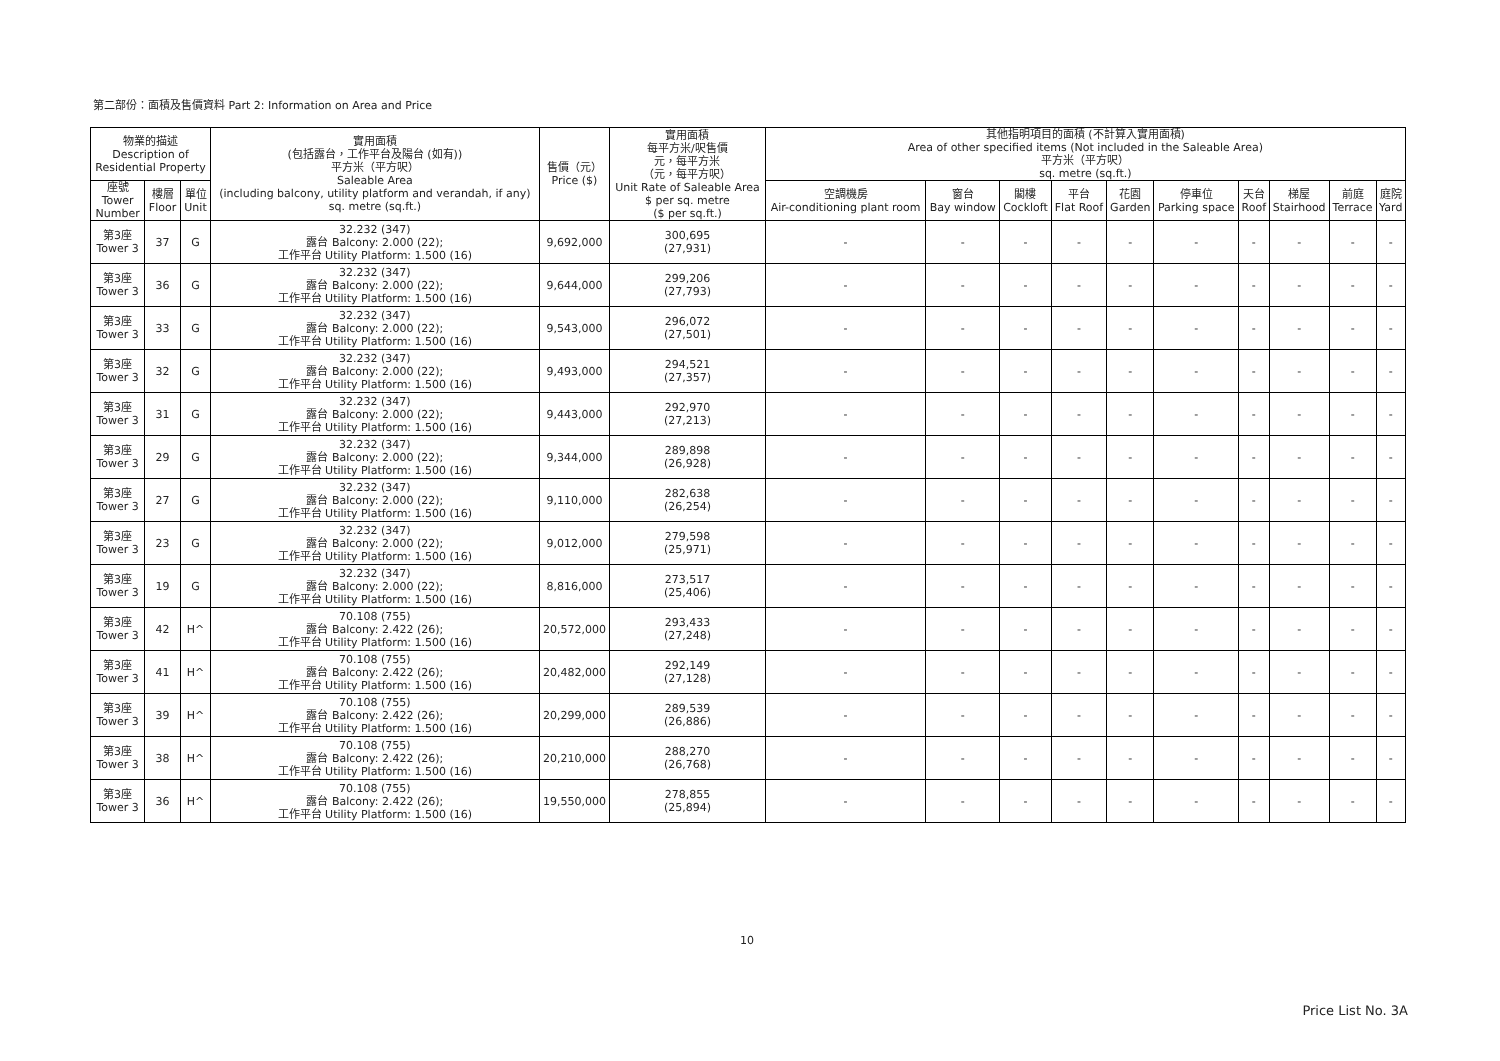第二部份：面積及售價資料 Part 2: Information on Area and Price
| 物業的描述 Description of Residential Property | | | 實用面積 (包括露台，工作平台及陽台 (如有)) 平方米（平方呎） Saleable Area (including balcony, utility platform and verandah, if any) sq. metre (sq.ft.) | 售價（元） Price ($) | 實用面積 每平方米/呎售價 元，每平方米 （元，每平方呎） Unit Rate of Saleable Area $ per sq. metre ($ per sq.ft.) | 其他指明項目的面積 (不計算入實用面積) Area of other specified items (Not included in the Saleable Area) 平方米（平方呎） sq. metre (sq.ft.) | | | | | | | | | |
| --- | --- | --- | --- | --- | --- | --- | --- | --- | --- | --- | --- | --- | --- | --- | --- |
| 座號 Tower Number | 樓層 Floor | 單位 Unit | | | | 空調機房 Air-conditioning plant room | 窗台 Bay window | 閣樓 Cockloft | 平台 Flat Roof | 花園 Garden | 停車位 Parking space | 天台 Roof | 梯屋 Stairhood | 前庭 Terrace | 庭院 Yard |
| 第3座 Tower 3 | 37 | G | 32.232 (347) 露台 Balcony: 2.000 (22); 工作平台 Utility Platform: 1.500 (16) | 9,692,000 | 300,695 (27,931) | - | - | - | - | - | - | - | - | - | - |
| 第3座 Tower 3 | 36 | G | 32.232 (347) 露台 Balcony: 2.000 (22); 工作平台 Utility Platform: 1.500 (16) | 9,644,000 | 299,206 (27,793) | - | - | - | - | - | - | - | - | - | - |
| 第3座 Tower 3 | 33 | G | 32.232 (347) 露台 Balcony: 2.000 (22); 工作平台 Utility Platform: 1.500 (16) | 9,543,000 | 296,072 (27,501) | - | - | - | - | - | - | - | - | - | - |
| 第3座 Tower 3 | 32 | G | 32.232 (347) 露台 Balcony: 2.000 (22); 工作平台 Utility Platform: 1.500 (16) | 9,493,000 | 294,521 (27,357) | - | - | - | - | - | - | - | - | - | - |
| 第3座 Tower 3 | 31 | G | 32.232 (347) 露台 Balcony: 2.000 (22); 工作平台 Utility Platform: 1.500 (16) | 9,443,000 | 292,970 (27,213) | - | - | - | - | - | - | - | - | - | - |
| 第3座 Tower 3 | 29 | G | 32.232 (347) 露台 Balcony: 2.000 (22); 工作平台 Utility Platform: 1.500 (16) | 9,344,000 | 289,898 (26,928) | - | - | - | - | - | - | - | - | - | - |
| 第3座 Tower 3 | 27 | G | 32.232 (347) 露台 Balcony: 2.000 (22); 工作平台 Utility Platform: 1.500 (16) | 9,110,000 | 282,638 (26,254) | - | - | - | - | - | - | - | - | - | - |
| 第3座 Tower 3 | 23 | G | 32.232 (347) 露台 Balcony: 2.000 (22); 工作平台 Utility Platform: 1.500 (16) | 9,012,000 | 279,598 (25,971) | - | - | - | - | - | - | - | - | - | - |
| 第3座 Tower 3 | 19 | G | 32.232 (347) 露台 Balcony: 2.000 (22); 工作平台 Utility Platform: 1.500 (16) | 8,816,000 | 273,517 (25,406) | - | - | - | - | - | - | - | - | - | - |
| 第3座 Tower 3 | 42 | H^ | 70.108 (755) 露台 Balcony: 2.422 (26); 工作平台 Utility Platform: 1.500 (16) | 20,572,000 | 293,433 (27,248) | - | - | - | - | - | - | - | - | - | - |
| 第3座 Tower 3 | 41 | H^ | 70.108 (755) 露台 Balcony: 2.422 (26); 工作平台 Utility Platform: 1.500 (16) | 20,482,000 | 292,149 (27,128) | - | - | - | - | - | - | - | - | - | - |
| 第3座 Tower 3 | 39 | H^ | 70.108 (755) 露台 Balcony: 2.422 (26); 工作平台 Utility Platform: 1.500 (16) | 20,299,000 | 289,539 (26,886) | - | - | - | - | - | - | - | - | - | - |
| 第3座 Tower 3 | 38 | H^ | 70.108 (755) 露台 Balcony: 2.422 (26); 工作平台 Utility Platform: 1.500 (16) | 20,210,000 | 288,270 (26,768) | - | - | - | - | - | - | - | - | - | - |
| 第3座 Tower 3 | 36 | H^ | 70.108 (755) 露台 Balcony: 2.422 (26); 工作平台 Utility Platform: 1.500 (16) | 19,550,000 | 278,855 (25,894) | - | - | - | - | - | - | - | - | - | - |
10
Price List No. 3A